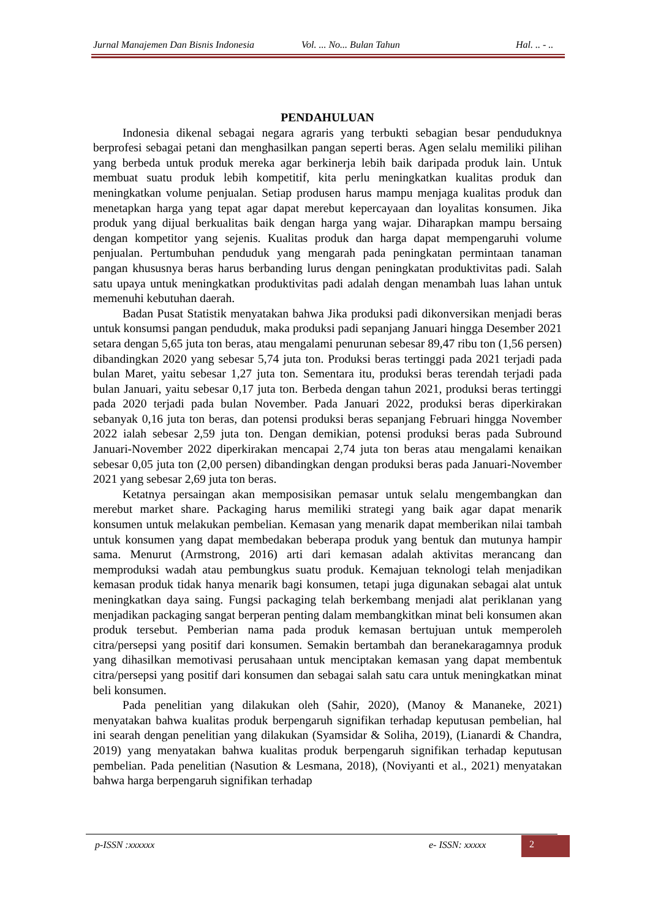Jurnal Manajemen Dan Bisnis Indonesia Vol. ... No... Bulan Tahun Hal. .. - ..
PENDAHULUAN
Indonesia dikenal sebagai negara agraris yang terbukti sebagian besar penduduknya berprofesi sebagai petani dan menghasilkan pangan seperti beras. Agen selalu memiliki pilihan yang berbeda untuk produk mereka agar berkinerja lebih baik daripada produk lain. Untuk membuat suatu produk lebih kompetitif, kita perlu meningkatkan kualitas produk dan meningkatkan volume penjualan. Setiap produsen harus mampu menjaga kualitas produk dan menetapkan harga yang tepat agar dapat merebut kepercayaan dan loyalitas konsumen. Jika produk yang dijual berkualitas baik dengan harga yang wajar. Diharapkan mampu bersaing dengan kompetitor yang sejenis. Kualitas produk dan harga dapat mempengaruhi volume penjualan. Pertumbuhan penduduk yang mengarah pada peningkatan permintaan tanaman pangan khususnya beras harus berbanding lurus dengan peningkatan produktivitas padi. Salah satu upaya untuk meningkatkan produktivitas padi adalah dengan menambah luas lahan untuk memenuhi kebutuhan daerah.
Badan Pusat Statistik menyatakan bahwa Jika produksi padi dikonversikan menjadi beras untuk konsumsi pangan penduduk, maka produksi padi sepanjang Januari hingga Desember 2021 setara dengan 5,65 juta ton beras, atau mengalami penurunan sebesar 89,47 ribu ton (1,56 persen) dibandingkan 2020 yang sebesar 5,74 juta ton. Produksi beras tertinggi pada 2021 terjadi pada bulan Maret, yaitu sebesar 1,27 juta ton. Sementara itu, produksi beras terendah terjadi pada bulan Januari, yaitu sebesar 0,17 juta ton. Berbeda dengan tahun 2021, produksi beras tertinggi pada 2020 terjadi pada bulan November. Pada Januari 2022, produksi beras diperkirakan sebanyak 0,16 juta ton beras, dan potensi produksi beras sepanjang Februari hingga November 2022 ialah sebesar 2,59 juta ton. Dengan demikian, potensi produksi beras pada Subround Januari-November 2022 diperkirakan mencapai 2,74 juta ton beras atau mengalami kenaikan sebesar 0,05 juta ton (2,00 persen) dibandingkan dengan produksi beras pada Januari-November 2021 yang sebesar 2,69 juta ton beras.
Ketatnya persaingan akan memposisikan pemasar untuk selalu mengembangkan dan merebut market share. Packaging harus memiliki strategi yang baik agar dapat menarik konsumen untuk melakukan pembelian. Kemasan yang menarik dapat memberikan nilai tambah untuk konsumen yang dapat membedakan beberapa produk yang bentuk dan mutunya hampir sama. Menurut (Armstrong, 2016) arti dari kemasan adalah aktivitas merancang dan memproduksi wadah atau pembungkus suatu produk. Kemajuan teknologi telah menjadikan kemasan produk tidak hanya menarik bagi konsumen, tetapi juga digunakan sebagai alat untuk meningkatkan daya saing. Fungsi packaging telah berkembang menjadi alat periklanan yang menjadikan packaging sangat berperan penting dalam membangkitkan minat beli konsumen akan produk tersebut. Pemberian nama pada produk kemasan bertujuan untuk memperoleh citra/persepsi yang positif dari konsumen. Semakin bertambah dan beranekaragamnya produk yang dihasilkan memotivasi perusahaan untuk menciptakan kemasan yang dapat membentuk citra/persepsi yang positif dari konsumen dan sebagai salah satu cara untuk meningkatkan minat beli konsumen.
Pada penelitian yang dilakukan oleh (Sahir, 2020), (Manoy & Mananeke, 2021) menyatakan bahwa kualitas produk berpengaruh signifikan terhadap keputusan pembelian, hal ini searah dengan penelitian yang dilakukan (Syamsidar & Soliha, 2019), (Lianardi & Chandra, 2019) yang menyatakan bahwa kualitas produk berpengaruh signifikan terhadap keputusan pembelian. Pada penelitian (Nasution & Lesmana, 2018), (Noviyanti et al., 2021) menyatakan bahwa harga berpengaruh signifikan terhadap
p-ISSN :xxxxxx e- ISSN: xxxxx 2